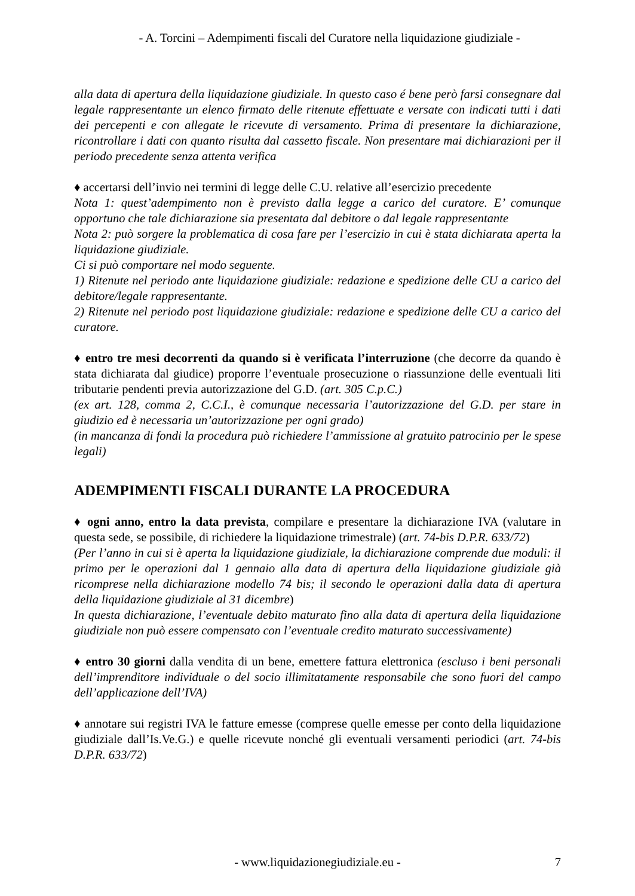- A. Torcini – Adempimenti fiscali del Curatore nella liquidazione giudiziale -
alla data di apertura della liquidazione giudiziale. In questo caso é bene però farsi consegnare dal legale rappresentante un elenco firmato delle ritenute effettuate e versate con indicati tutti i dati dei percepenti e con allegate le ricevute di versamento. Prima di presentare la dichiarazione, ricontrollare i dati con quanto risulta dal cassetto fiscale. Non presentare mai dichiarazioni per il periodo precedente senza attenta verifica
♦ accertarsi dell’invio nei termini di legge delle C.U. relative all’esercizio precedente
Nota 1: quest’adempimento non è previsto dalla legge a carico del curatore. E’ comunque opportuno che tale dichiarazione sia presentata dal debitore o dal legale rappresentante
Nota 2: può sorgere la problematica di cosa fare per l’esercizio in cui è stata dichiarata aperta la liquidazione giudiziale.
Ci si può comportare nel modo seguente.
1) Ritenute nel periodo ante liquidazione giudiziale: redazione e spedizione delle CU a carico del debitore/legale rappresentante.
2) Ritenute nel periodo post liquidazione giudiziale: redazione e spedizione delle CU a carico del curatore.
♦ entro tre mesi decorrenti da quando si è verificata l’interruzione (che decorre da quando è stata dichiarata dal giudice) proporre l’eventuale prosecuzione o riassunzione delle eventuali liti tributarie pendenti previa autorizzazione del G.D. (art. 305 C.p.C.)
(ex art. 128, comma 2, C.C.I., è comunque necessaria l’autorizzazione del G.D. per stare in giudizio ed è necessaria un’autorizzazione per ogni grado)
(in mancanza di fondi la procedura può richiedere l’ammissione al gratuito patrocinio per le spese legali)
ADEMPIMENTI FISCALI DURANTE LA PROCEDURA
♦ ogni anno, entro la data prevista, compilare e presentare la dichiarazione IVA (valutare in questa sede, se possibile, di richiedere la liquidazione trimestrale) (art. 74-bis D.P.R. 633/72)
(Per l’anno in cui si è aperta la liquidazione giudiziale, la dichiarazione comprende due moduli: il primo per le operazioni dal 1 gennaio alla data di apertura della liquidazione giudiziale già ricomprese nella dichiarazione modello 74 bis; il secondo le operazioni dalla data di apertura della liquidazione giudiziale al 31 dicembre)
In questa dichiarazione, l’eventuale debito maturato fino alla data di apertura della liquidazione giudiziale non può essere compensato con l’eventuale credito maturato successivamente)
♦ entro 30 giorni dalla vendita di un bene, emettere fattura elettronica (escluso i beni personali dell’imprenditore individuale o del socio illimitatamente responsabile che sono fuori del campo dell’applicazione dell’IVA)
♦ annotare sui registri IVA le fatture emesse (comprese quelle emesse per conto della liquidazione giudiziale dall’Is.Ve.G.) e quelle ricevute nonché gli eventuali versamenti periodici (art. 74-bis D.P.R. 633/72)
- www.liquidazionegiudiziale.eu - 7